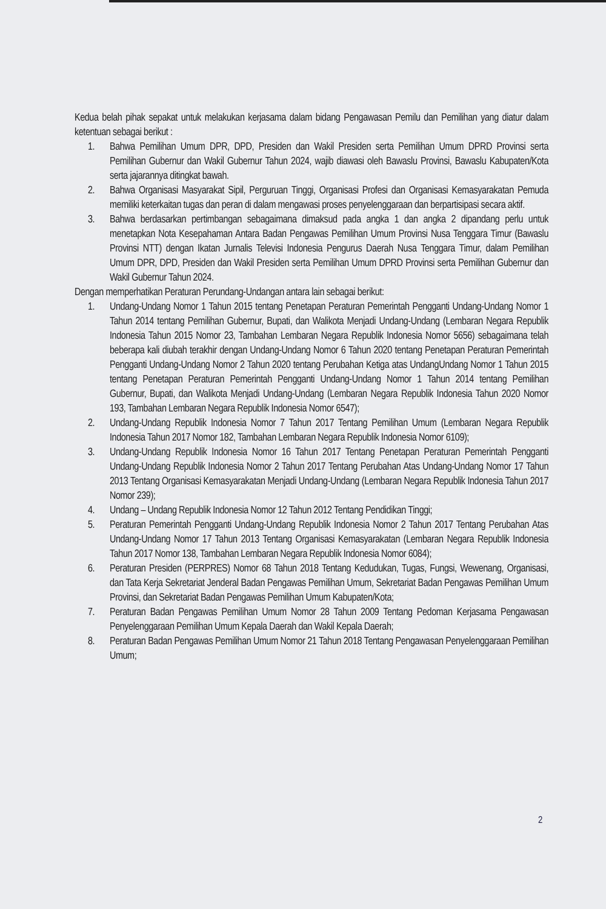Kedua belah pihak sepakat untuk melakukan kerjasama dalam bidang Pengawasan Pemilu dan Pemilihan yang diatur dalam ketentuan sebagai berikut :
1. Bahwa Pemilihan Umum DPR, DPD, Presiden dan Wakil Presiden serta Pemilihan Umum DPRD Provinsi serta Pemilihan Gubernur dan Wakil Gubernur Tahun 2024, wajib diawasi oleh Bawaslu Provinsi, Bawaslu Kabupaten/Kota serta jajarannya ditingkat bawah.
2. Bahwa Organisasi Masyarakat Sipil, Perguruan Tinggi, Organisasi Profesi dan Organisasi Kemasyarakatan Pemuda memiliki keterkaitan tugas dan peran di dalam mengawasi proses penyelenggaraan dan berpartisipasi secara aktif.
3. Bahwa berdasarkan pertimbangan sebagaimana dimaksud pada angka 1 dan angka 2 dipandang perlu untuk menetapkan Nota Kesepahaman Antara Badan Pengawas Pemilihan Umum Provinsi Nusa Tenggara Timur (Bawaslu Provinsi NTT) dengan Ikatan Jurnalis Televisi Indonesia Pengurus Daerah Nusa Tenggara Timur, dalam Pemilihan Umum DPR, DPD, Presiden dan Wakil Presiden serta Pemilihan Umum DPRD Provinsi serta Pemilihan Gubernur dan Wakil Gubernur Tahun 2024.
Dengan memperhatikan Peraturan Perundang-Undangan antara lain sebagai berikut:
1. Undang-Undang Nomor 1 Tahun 2015 tentang Penetapan Peraturan Pemerintah Pengganti Undang-Undang Nomor 1 Tahun 2014 tentang Pemilihan Gubernur, Bupati, dan Walikota Menjadi Undang-Undang (Lembaran Negara Republik Indonesia Tahun 2015 Nomor 23, Tambahan Lembaran Negara Republik Indonesia Nomor 5656) sebagaimana telah beberapa kali diubah terakhir dengan Undang-Undang Nomor 6 Tahun 2020 tentang Penetapan Peraturan Pemerintah Pengganti Undang-Undang Nomor 2 Tahun 2020 tentang Perubahan Ketiga atas UndangUndang Nomor 1 Tahun 2015 tentang Penetapan Peraturan Pemerintah Pengganti Undang-Undang Nomor 1 Tahun 2014 tentang Pemilihan Gubernur, Bupati, dan Walikota Menjadi Undang-Undang (Lembaran Negara Republik Indonesia Tahun 2020 Nomor 193, Tambahan Lembaran Negara Republik Indonesia Nomor 6547);
2. Undang-Undang Republik Indonesia Nomor 7 Tahun 2017 Tentang Pemilihan Umum (Lembaran Negara Republik Indonesia Tahun 2017 Nomor 182, Tambahan Lembaran Negara Republik Indonesia Nomor 6109);
3. Undang-Undang Republik Indonesia Nomor 16 Tahun 2017 Tentang Penetapan Peraturan Pemerintah Pengganti Undang-Undang Republik Indonesia Nomor 2 Tahun 2017 Tentang Perubahan Atas Undang-Undang Nomor 17 Tahun 2013 Tentang Organisasi Kemasyarakatan Menjadi Undang-Undang (Lembaran Negara Republik Indonesia Tahun 2017 Nomor 239);
4. Undang – Undang Republik Indonesia Nomor 12 Tahun 2012 Tentang Pendidikan Tinggi;
5. Peraturan Pemerintah Pengganti Undang-Undang Republik Indonesia Nomor 2 Tahun 2017 Tentang Perubahan Atas Undang-Undang Nomor 17 Tahun 2013 Tentang Organisasi Kemasyarakatan (Lembaran Negara Republik Indonesia Tahun 2017 Nomor 138, Tambahan Lembaran Negara Republik Indonesia Nomor 6084);
6. Peraturan Presiden (PERPRES) Nomor 68 Tahun 2018 Tentang Kedudukan, Tugas, Fungsi, Wewenang, Organisasi, dan Tata Kerja Sekretariat Jenderal Badan Pengawas Pemilihan Umum, Sekretariat Badan Pengawas Pemilihan Umum Provinsi, dan Sekretariat Badan Pengawas Pemilihan Umum Kabupaten/Kota;
7. Peraturan Badan Pengawas Pemilihan Umum Nomor 28 Tahun 2009 Tentang Pedoman Kerjasama Pengawasan Penyelenggaraan Pemilihan Umum Kepala Daerah dan Wakil Kepala Daerah;
8. Peraturan Badan Pengawas Pemilihan Umum Nomor 21 Tahun 2018 Tentang Pengawasan Penyelenggaraan Pemilihan Umum;
2